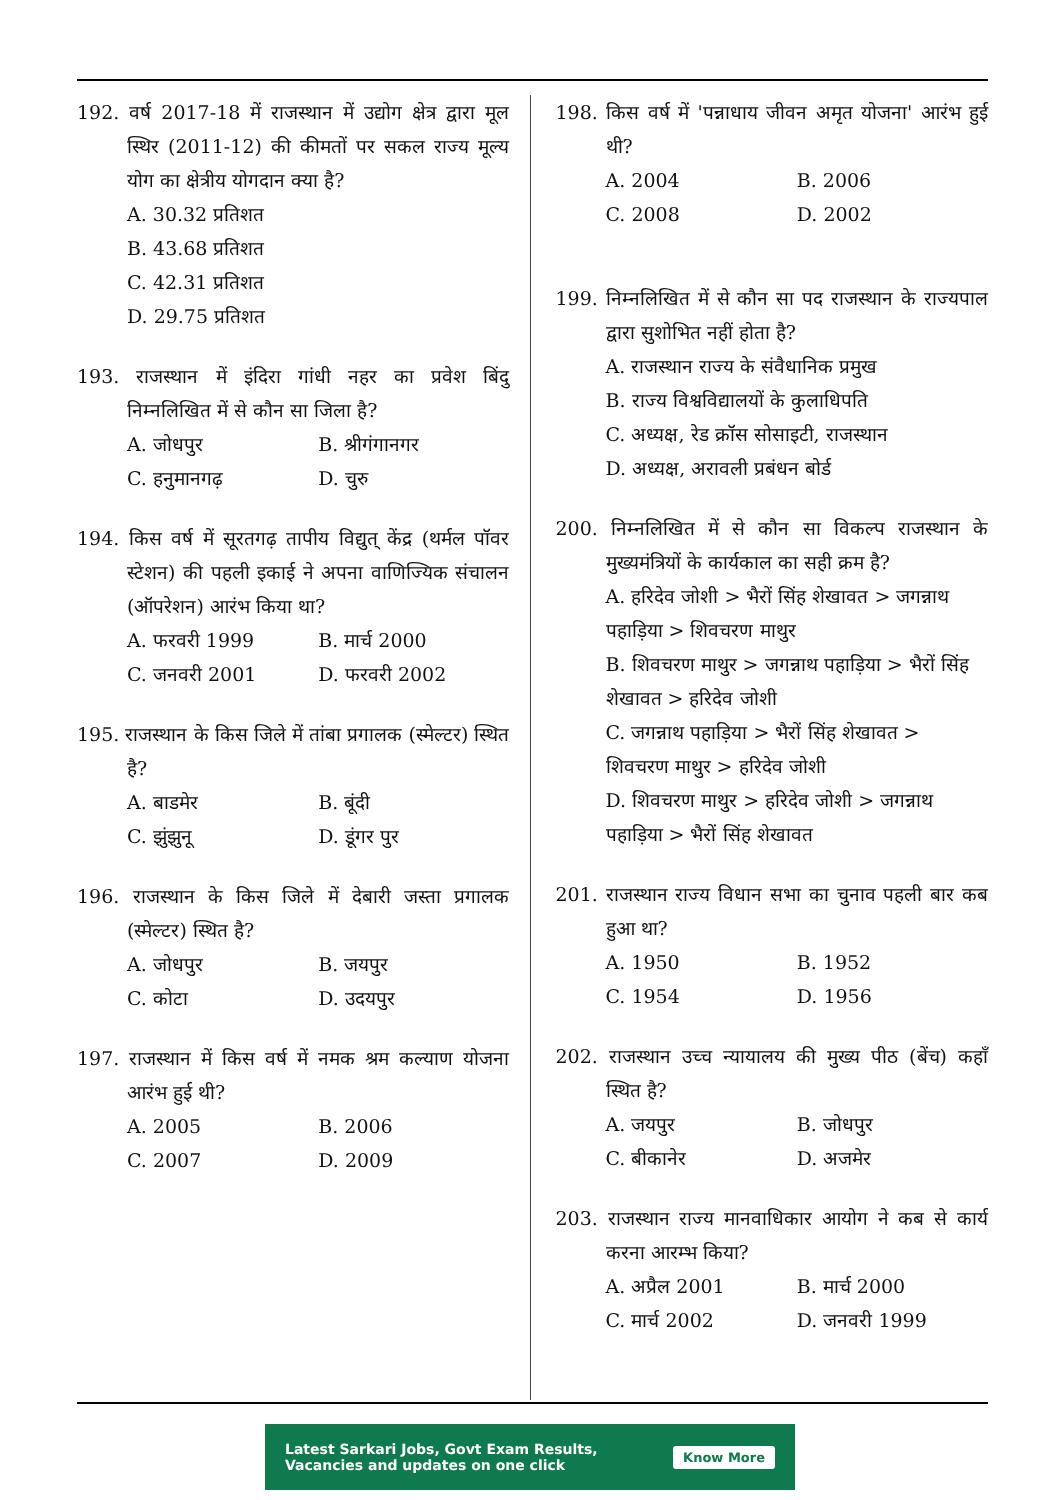192. वर्ष 2017-18 में राजस्थान में उद्योग क्षेत्र द्वारा मूल स्थिर (2011-12) की कीमतों पर सकल राज्य मूल्य योग का क्षेत्रीय योगदान क्या है?
A. 30.32 प्रतिशत
B. 43.68 प्रतिशत
C. 42.31 प्रतिशत
D. 29.75 प्रतिशत
193. राजस्थान में इंदिरा गांधी नहर का प्रवेश बिंदु निम्नलिखित में से कौन सा जिला है?
A. जोधपुर B. श्रीगंगानगर C. हनुमानगढ़ D. चुरु
194. किस वर्ष में सूरतगढ़ तापीय विद्युत् केंद्र (थर्मल पॉवर स्टेशन) की पहली इकाई ने अपना वाणिज्यिक संचालन (ऑपरेशन) आरंभ किया था?
A. फरवरी 1999 B. मार्च 2000 C. जनवरी 2001 D. फरवरी 2002
195. राजस्थान के किस जिले में तांबा प्रगालक (स्मेल्टर) स्थित है?
A. बाडमेर B. बूंदी C. झुंझुनू D. डूंगर पुर
196. राजस्थान के किस जिले में देबारी जस्ता प्रगालक (स्मेल्टर) स्थित है?
A. जोधपुर B. जयपुर C. कोटा D. उदयपुर
197. राजस्थान में किस वर्ष में नमक श्रम कल्याण योजना आरंभ हुई थी?
A. 2005 B. 2006 C. 2007 D. 2009
198. किस वर्ष में 'पन्नाधाय जीवन अमृत योजना' आरंभ हुई थी?
A. 2004 B. 2006 C. 2008 D. 2002
199. निम्नलिखित में से कौन सा पद राजस्थान के राज्यपाल द्वारा सुशोभित नहीं होता है?
A. राजस्थान राज्य के संवैधानिक प्रमुख
B. राज्य विश्वविद्यालयों के कुलाधिपति
C. अध्यक्ष, रेड क्रॉस सोसाइटी, राजस्थान
D. अध्यक्ष, अरावली प्रबंधन बोर्ड
200. निम्नलिखित में से कौन सा विकल्प राजस्थान के मुख्यमंत्रियों के कार्यकाल का सही क्रम है?
A. हरिदेव जोशी > भैरों सिंह शेखावत > जगन्नाथ पहाड़िया > शिवचरण माथुर
B. शिवचरण माथुर > जगन्नाथ पहाड़िया > भैरों सिंह शेखावत > हरिदेव जोशी
C. जगन्नाथ पहाड़िया > भैरों सिंह शेखावत > शिवचरण माथुर > हरिदेव जोशी
D. शिवचरण माथुर > हरिदेव जोशी > जगन्नाथ पहाड़िया > भैरों सिंह शेखावत
201. राजस्थान राज्य विधान सभा का चुनाव पहली बार कब हुआ था?
A. 1950 B. 1952 C. 1954 D. 1956
202. राजस्थान उच्च न्यायालय की मुख्य पीठ (बेंच) कहाँ स्थित है?
A. जयपुर B. जोधपुर C. बीकानेर D. अजमेर
203. राजस्थान राज्य मानवाधिकार आयोग ने कब से कार्य करना आरम्भ किया?
A. अप्रैल 2001 B. मार्च 2000 C. मार्च 2002 D. जनवरी 1999
Latest Sarkari Jobs, Govt Exam Results,
Vacancies and updates on one click Know More